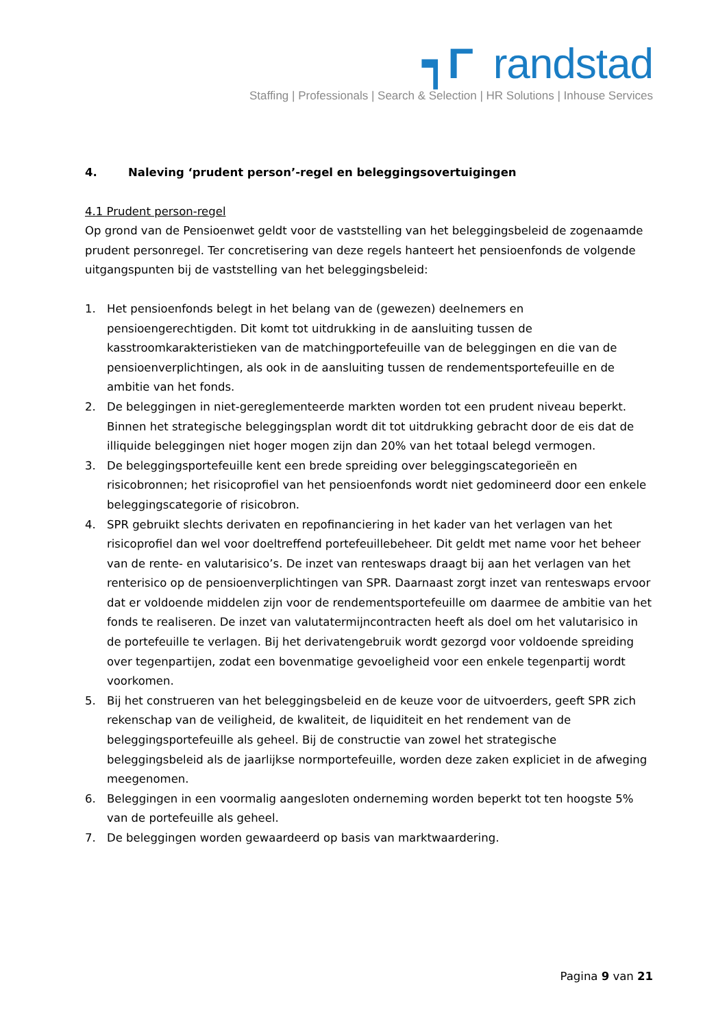┑Γ randstad
Staffing | Professionals | Search & Selection | HR Solutions | Inhouse Services
4. Naleving ‘prudent person’-regel en beleggingsovertuigingen
4.1 Prudent person-regel
Op grond van de Pensioenwet geldt voor de vaststelling van het beleggingsbeleid de zogenaamde prudent personregel. Ter concretisering van deze regels hanteert het pensioenfonds de volgende uitgangspunten bij de vaststelling van het beleggingsbeleid:
1. Het pensioenfonds belegt in het belang van de (gewezen) deelnemers en pensioengerechtigden. Dit komt tot uitdrukking in de aansluiting tussen de kasstroomkarakteristieken van de matchingportefeuille van de beleggingen en die van de pensioenverplichtingen, als ook in de aansluiting tussen de rendementsportefeuille en de ambitie van het fonds.
2. De beleggingen in niet-gereglementeerde markten worden tot een prudent niveau beperkt. Binnen het strategische beleggingsplan wordt dit tot uitdrukking gebracht door de eis dat de illiquide beleggingen niet hoger mogen zijn dan 20% van het totaal belegd vermogen.
3. De beleggingsportefeuille kent een brede spreiding over beleggingscategorieën en risicobronnen; het risicoprofiel van het pensioenfonds wordt niet gedomineerd door een enkele beleggingscategorie of risicobron.
4. SPR gebruikt slechts derivaten en repofinanciering in het kader van het verlagen van het risicoprofiel dan wel voor doeltreffend portefeuillebeheer. Dit geldt met name voor het beheer van de rente- en valutarisico’s. De inzet van renteswaps draagt bij aan het verlagen van het renterisico op de pensioenverplichtingen van SPR. Daarnaast zorgt inzet van renteswaps ervoor dat er voldoende middelen zijn voor de rendementsportefeuille om daarmee de ambitie van het fonds te realiseren. De inzet van valutatermijncontracten heeft als doel om het valutarisico in de portefeuille te verlagen. Bij het derivatengebruik wordt gezorgd voor voldoende spreiding over tegenpartijen, zodat een bovenmatige gevoeligheid voor een enkele tegenpartij wordt voorkomen.
5. Bij het construeren van het beleggingsbeleid en de keuze voor de uitvoerders, geeft SPR zich rekenschap van de veiligheid, de kwaliteit, de liquiditeit en het rendement van de beleggingsportefeuille als geheel. Bij de constructie van zowel het strategische beleggingsbeleid als de jaarlijkse normportefeuille, worden deze zaken expliciet in de afweging meegenomen.
6. Beleggingen in een voormalig aangesloten onderneming worden beperkt tot ten hoogste 5% van de portefeuille als geheel.
7. De beleggingen worden gewaardeerd op basis van marktwaardering.
Pagina 9 van 21